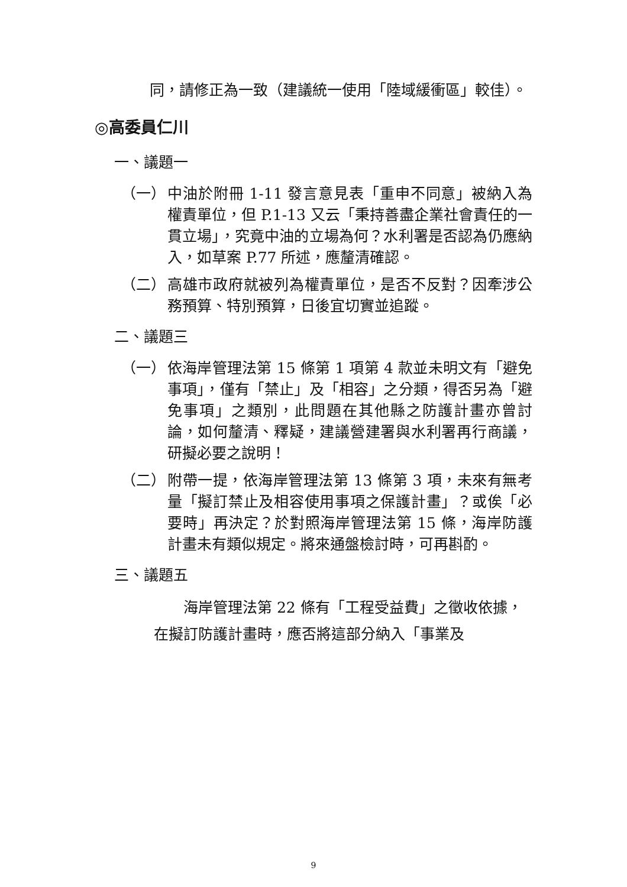同，請修正為一致（建議統一使用「陸域緩衝區」較佳）。
◎高委員仁川
一、議題一
（一） 中油於附冊 1-11 發言意見表「重申不同意」被納入為權責單位，但 P.1-13 又云「秉持善盡企業社會責任的一貫立場」，究竟中油的立場為何？水利署是否認為仍應納入，如草案 P.77 所述，應釐清確認。
（二） 高雄市政府就被列為權責單位，是否不反對？因牽涉公務預算、特別預算，日後宜切實並追蹤。
二、議題三
（一） 依海岸管理法第 15 條第 1 項第 4 款並未明文有「避免事項」，僅有「禁止」及「相容」之分類，得否另為「避免事項」之類別，此問題在其他縣之防護計畫亦曾討論，如何釐清、釋疑，建議營建署與水利署再行商議，研擬必要之說明！
（二） 附帶一提，依海岸管理法第 13 條第 3 項，未來有無考量「擬訂禁止及相容使用事項之保護計畫」？或俟「必要時」再決定？於對照海岸管理法第 15 條，海岸防護計畫未有類似規定。將來通盤檢討時，可再斟酌。
三、議題五
海岸管理法第 22 條有「工程受益費」之徵收依據，在擬訂防護計畫時，應否將這部分納入「事業及
9